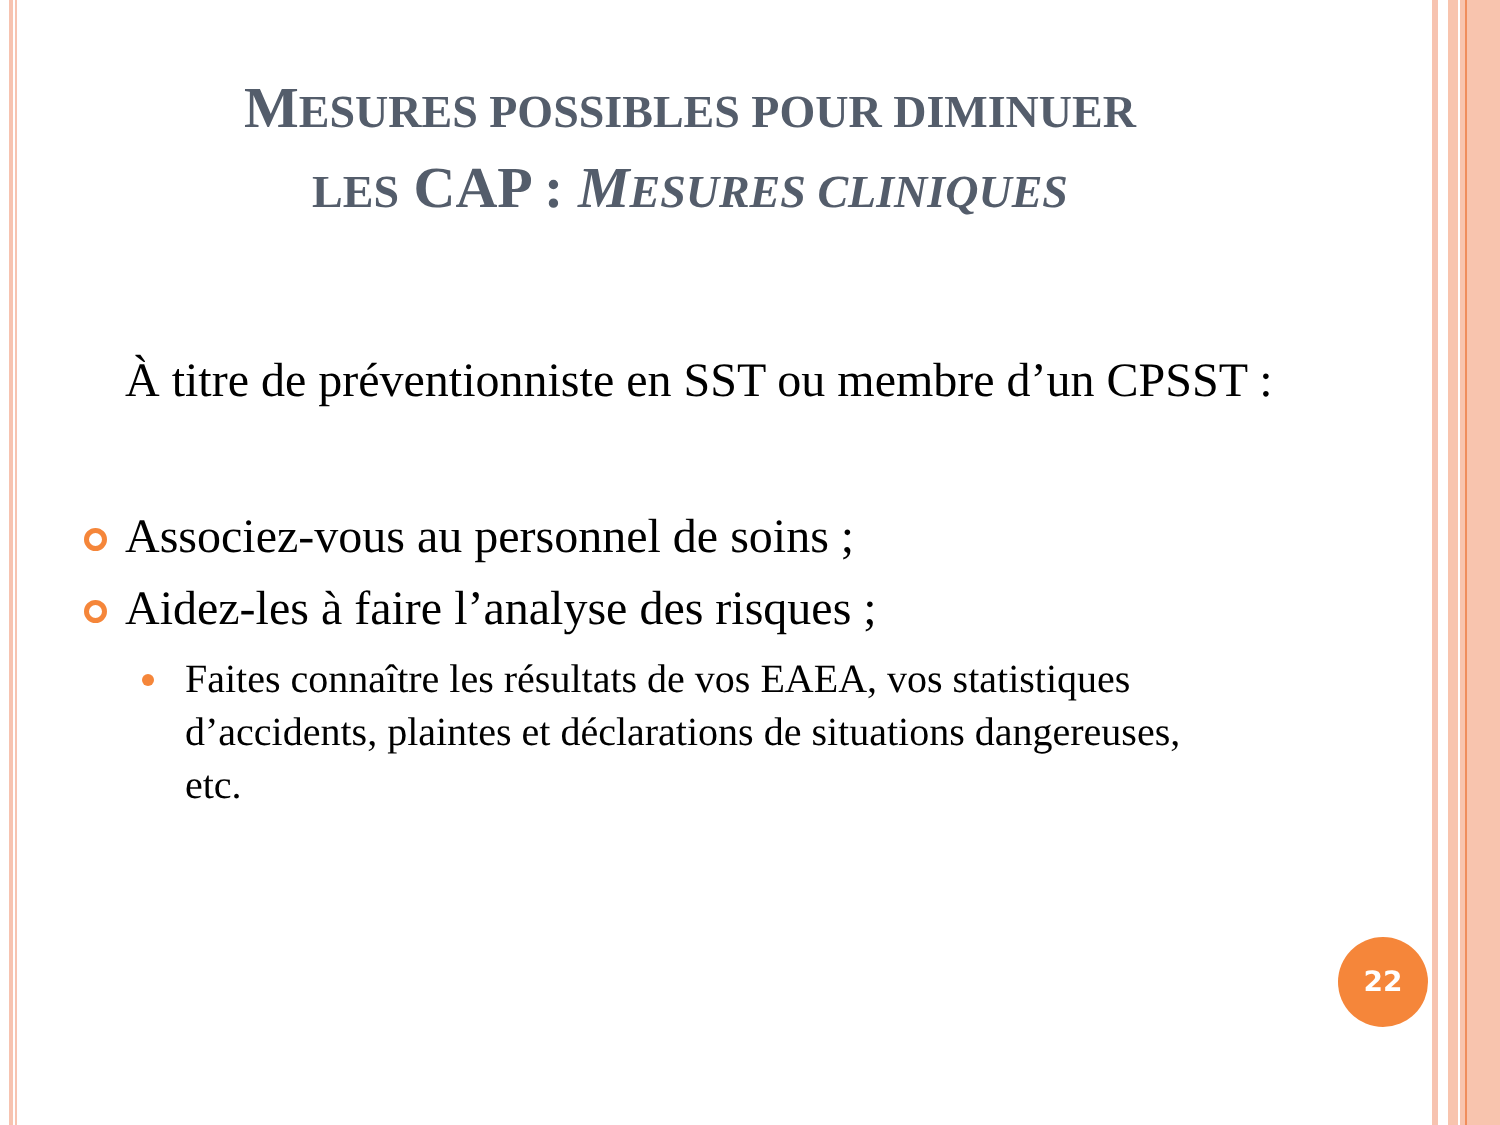MESURES POSSIBLES POUR DIMINUER
LES CAP : MESURES CLINIQUES
À titre de préventionniste en SST ou membre d’un CPSST :
Associez-vous au personnel de soins ;
Aidez-les à faire l’analyse des risques ;
Faites connaître les résultats de vos EAEA, vos statistiques d’accidents, plaintes et déclarations de situations dangereuses, etc.
22